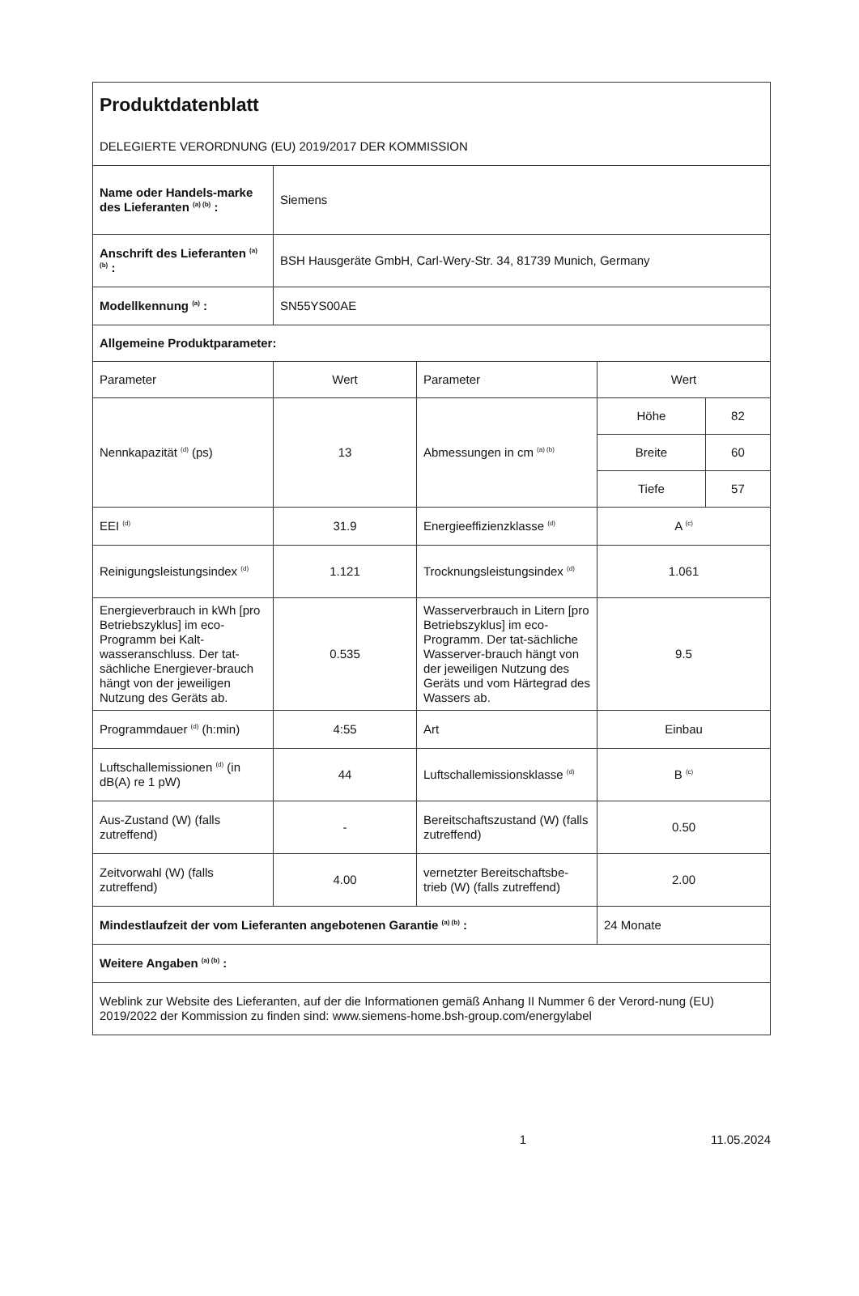| Produktdatenblatt DELEGIERTE VERORDNUNG (EU) 2019/2017 DER KOMMISSION | | | | |
| Name oder Handels-marke des Lieferanten <sup>(a) (b)</sup> : | Siemens | | | |
| Anschrift des Lieferanten <sup>(a) (b)</sup> : | BSH Hausgeräte GmbH, Carl-Wery-Str. 34, 81739 Munich, Germany | | | |
| Modellkennung <sup>(a)</sup> : | SN55YS00AE | | | |
| Allgemeine Produktparameter: | | | | |
| Parameter | Wert | Parameter | Wert | |
| Nennkapazität <sup>(d)</sup> (ps) | 13 | Abmessungen in cm <sup>(a) (b)</sup> | Höhe | 82 |
| | | | Breite | 60 |
| | | | Tiefe | 57 |
| EEI <sup>(d)</sup> | 31.9 | Energieeffizienzklasse <sup>(d)</sup> | A <sup>(c)</sup> | |
| Reinigungsleistungsindex <sup>(d)</sup> | 1.121 | Trocknungsleistungsindex <sup>(d)</sup> | 1.061 | |
| Energieverbrauch in kWh [pro Betriebszyklus] im eco-Programm bei Kalt-wasseranschluss. Der tat-sächliche Energiever-brauch hängt von der jeweiligen Nutzung des Geräts ab. | 0.535 | Wasserverbrauch in Litern [pro Betriebszyklus] im eco-Programm. Der tat-sächliche Wasserver-brauch hängt von der jeweiligen Nutzung des Geräts und vom Härtegrad des Wassers ab. | 9.5 | |
| Programmdauer <sup>(d)</sup> (h:min) | 4:55 | Art | Einbau | |
| Luftschallemissionen <sup>(d)</sup> (in dB(A) re 1 pW) | 44 | Luftschallemissionsklasse <sup>(d)</sup> | B <sup>(c)</sup> | |
| Aus-Zustand (W) (falls zutreffend) | - | Bereitschaftszustand (W) (falls zutreffend) | 0.50 | |
| Zeitvorwahl (W) (falls zutreffend) | 4.00 | vernetzter Bereitschaftsbe-trieb (W) (falls zutreffend) | 2.00 | |
| Mindestlaufzeit der vom Lieferanten angebotenen Garantie <sup>(a) (b)</sup> : | | | 24 Monate | |
| Weitere Angaben <sup>(a) (b)</sup> : | | | | |
| Weblink zur Website des Lieferanten, auf der die Informationen gemäß Anhang II Nummer 6 der Verord-nung (EU) 2019/2022 der Kommission zu finden sind: www.siemens-home.bsh-group.com/energylabel | | | | |
1 11.05.2024